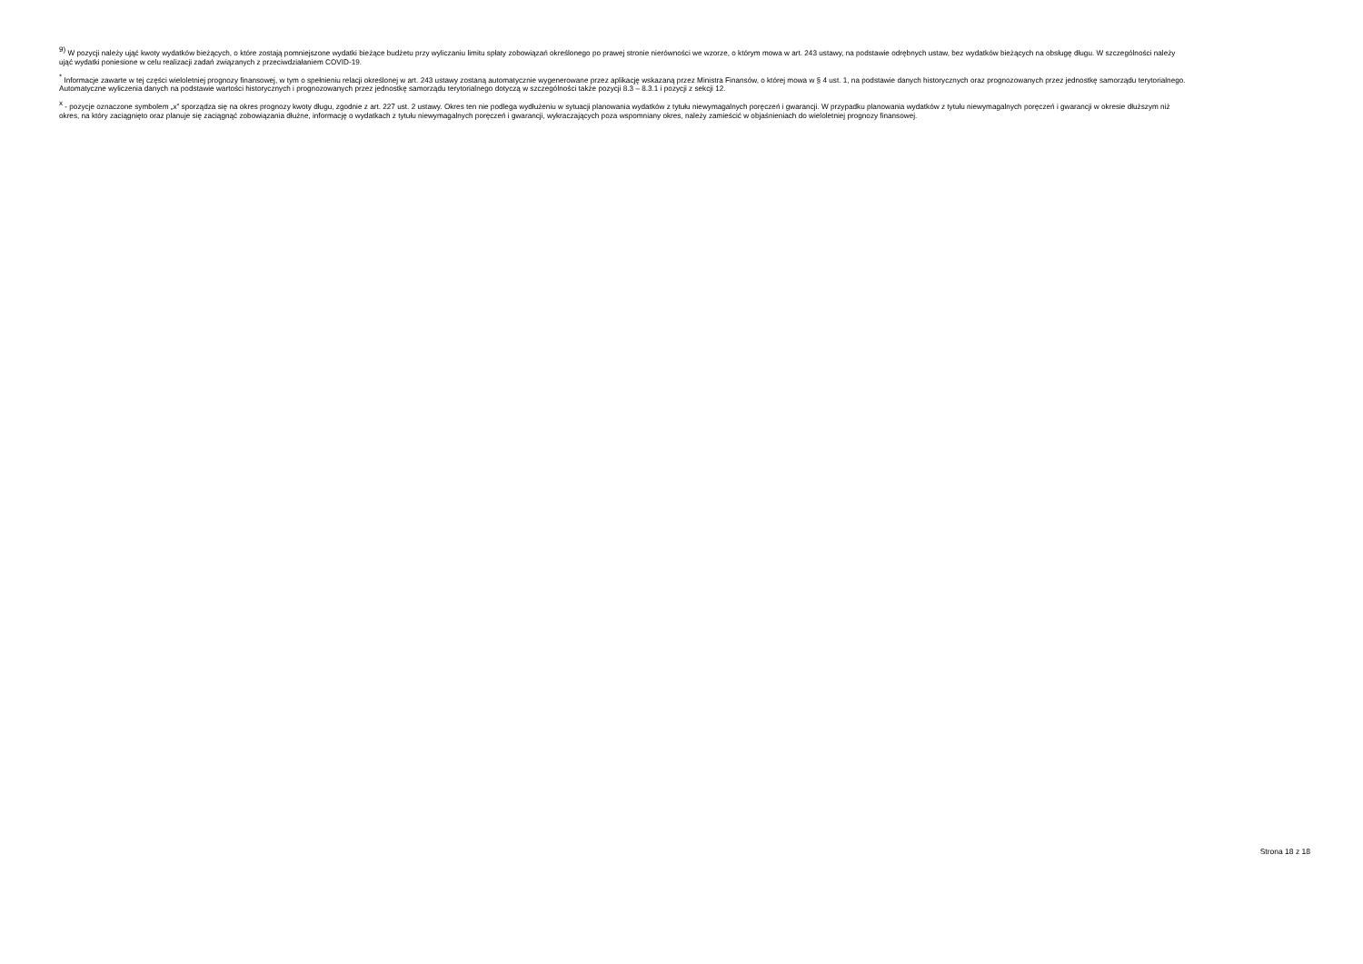<sup>9)</sup> W pozycji należy ująć kwoty wydatków bieżących, o które zostają pomniejszone wydatki bieżące budżetu przy wyliczaniu limitu spłaty zobowiązań określonego po prawej stronie nierówności we wzorze, o którym mowa w art. 243 ustawy, na podstawie odrębnych ustaw, bez wydatków bieżących na obsługę długu. W szczególności należy ująć wydatki poniesione w celu realizacji zadań związanych z przeciwdziałaniem COVID-19.
<sup>*</sup> Informacje zawarte w tej części wieloletniej prognozy finansowej, w tym o spełnieniu relacji określonej w art. 243 ustawy zostaną automatycznie wygenerowane przez aplikację wskazaną przez Ministra Finansów, o której mowa w § 4 ust. 1, na podstawie danych historycznych oraz prognozowanych przez jednostkę samorządu terytorialnego. Automatyczne wyliczenia danych na podstawie wartości historycznych i prognozowanych przez jednostkę samorządu terytorialnego dotyczą w szczególności także pozycji 8.3 – 8.3.1 i pozycji z sekcji 12.
<sup>x</sup> - pozycje oznaczone symbolem „x” sporządza się na okres prognozy kwoty długu, zgodnie z art. 227 ust. 2 ustawy. Okres ten nie podlega wydłużeniu w sytuacji planowania wydatków z tytułu niewymagalnych poręczeń i gwarancji. W przypadku planowania wydatków z tytułu niewymagalnych poręczeń i gwarancji w okresie dłuższym niż okres, na który zaciągnięto oraz planuje się zaciągnąć zobowiązania dłużne, informację o wydatkach z tytułu niewymagalnych poręczeń i gwarancji, wykraczających poza wspomniany okres, należy zamieścić w objaśnieniach do wieloletniej prognozy finansowej.
Strona 18 z 18